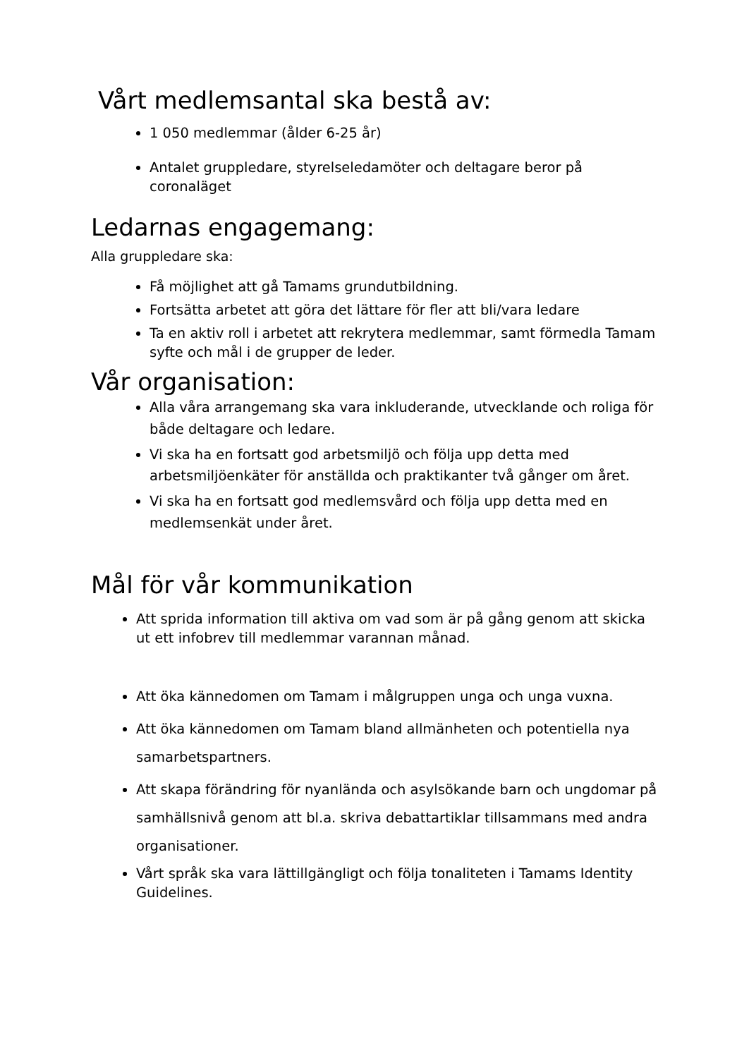Vårt medlemsantal ska bestå av:
1 050 medlemmar (ålder 6-25 år)
Antalet gruppledare, styrelseledamöter och deltagare beror på coronaläget
Ledarnas engagemang:
Alla gruppledare ska:
Få möjlighet att gå Tamams grundutbildning.
Fortsätta arbetet att göra det lättare för fler att bli/vara ledare
Ta en aktiv roll i arbetet att rekrytera medlemmar, samt förmedla Tamam syfte och mål i de grupper de leder.
Vår organisation:
Alla våra arrangemang ska vara inkluderande, utvecklande och roliga för både deltagare och ledare.
Vi ska ha en fortsatt god arbetsmiljö och följa upp detta med arbetsmiljöenkäter för anställda och praktikanter två gånger om året.
Vi ska ha en fortsatt god medlemsvård och följa upp detta med en medlemsenkät under året.
Mål för vår kommunikation
Att sprida information till aktiva om vad som är på gång genom att skicka ut ett infobrev till medlemmar varannan månad.
Att öka kännedomen om Tamam i målgruppen unga och unga vuxna.
Att öka kännedomen om Tamam bland allmänheten och potentiella nya samarbetspartners.
Att skapa förändring för nyanlända och asylsökande barn och ungdomar på samhällsnivå genom att bl.a. skriva debattartiklar tillsammans med andra organisationer.
Vårt språk ska vara lättillgängligt och följa tonaliteten i Tamams Identity Guidelines.